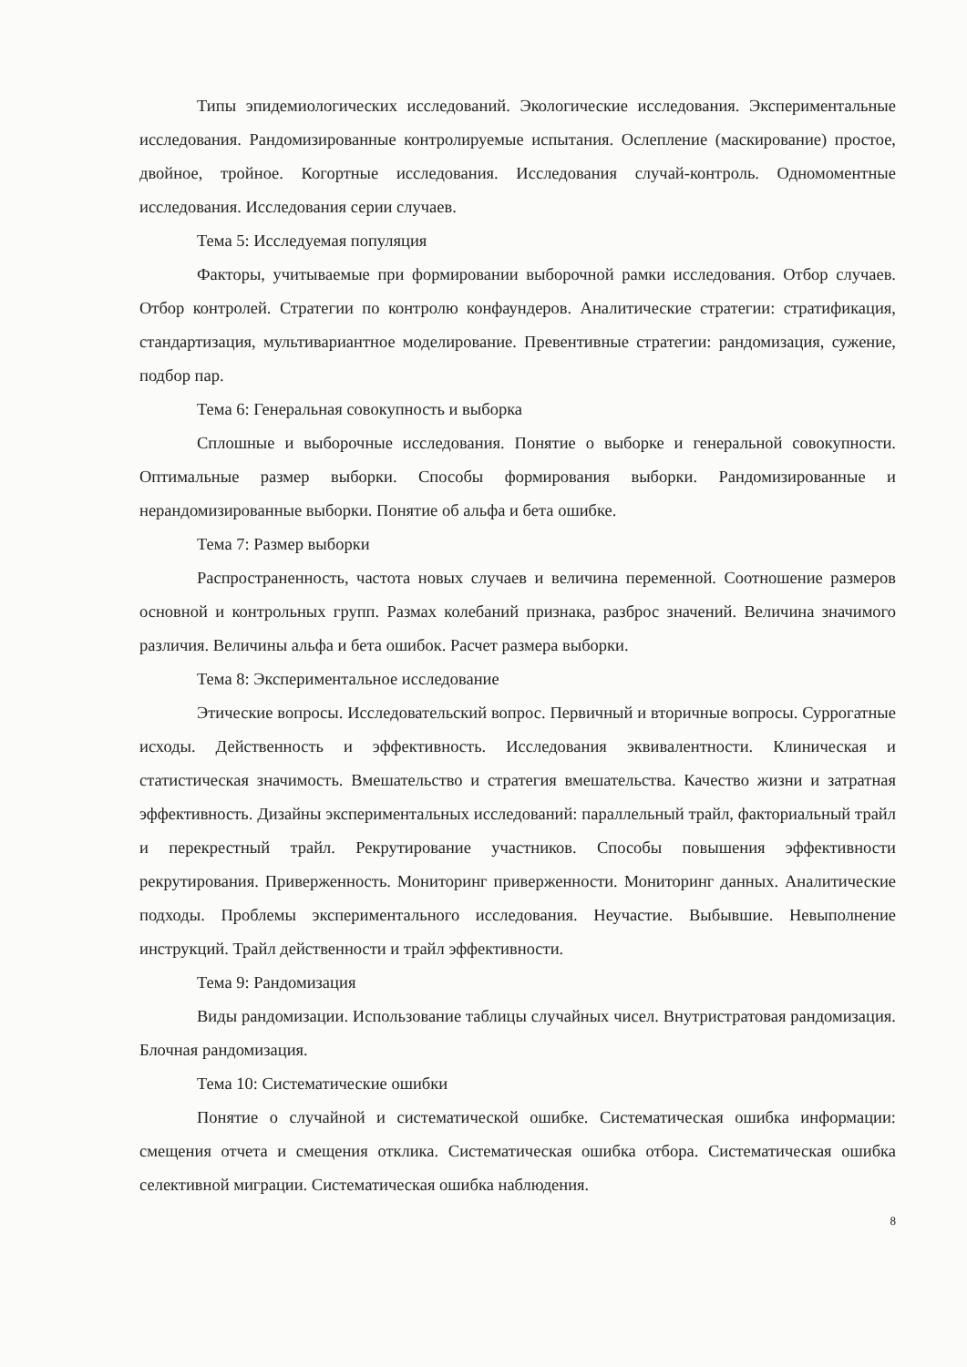Типы эпидемиологических исследований. Экологические исследования. Экспериментальные исследования. Рандомизированные контролируемые испытания. Ослепление (маскирование) простое, двойное, тройное. Когортные исследования. Исследования случай-контроль. Одномоментные исследования. Исследования серии случаев.
Тема 5: Исследуемая популяция
Факторы, учитываемые при формировании выборочной рамки исследования. Отбор случаев. Отбор контролей. Стратегии по контролю конфаундеров. Аналитические стратегии: стратификация, стандартизация, мультивариантное моделирование. Превентивные стратегии: рандомизация, сужение, подбор пар.
Тема 6: Генеральная совокупность и выборка
Сплошные и выборочные исследования. Понятие о выборке и генеральной совокупности. Оптимальные размер выборки. Способы формирования выборки. Рандомизированные и нерандомизированные выборки. Понятие об альфа и бета ошибке.
Тема 7: Размер выборки
Распространенность, частота новых случаев и величина переменной. Соотношение размеров основной и контрольных групп. Размах колебаний признака, разброс значений. Величина значимого различия. Величины альфа и бета ошибок. Расчет размера выборки.
Тема 8: Экспериментальное исследование
Этические вопросы. Исследовательский вопрос. Первичный и вторичные вопросы. Суррогатные исходы. Действенность и эффективность. Исследования эквивалентности. Клиническая и статистическая значимость. Вмешательство и стратегия вмешательства. Качество жизни и затратная эффективность. Дизайны экспериментальных исследований: параллельный трайл, факториальный трайл и перекрестный трайл. Рекрутирование участников. Способы повышения эффективности рекрутирования. Приверженность. Мониторинг приверженности. Мониторинг данных. Аналитические подходы. Проблемы экспериментального исследования. Неучастие. Выбывшие. Невыполнение инструкций. Трайл действенности и трайл эффективности.
Тема 9: Рандомизация
Виды рандомизации. Использование таблицы случайных чисел. Внутристратовая рандомизация. Блочная рандомизация.
Тема 10: Систематические ошибки
Понятие о случайной и систематической ошибке. Систематическая ошибка информации: смещения отчета и смещения отклика. Систематическая ошибка отбора. Систематическая ошибка селективной миграции. Систематическая ошибка наблюдения.
8